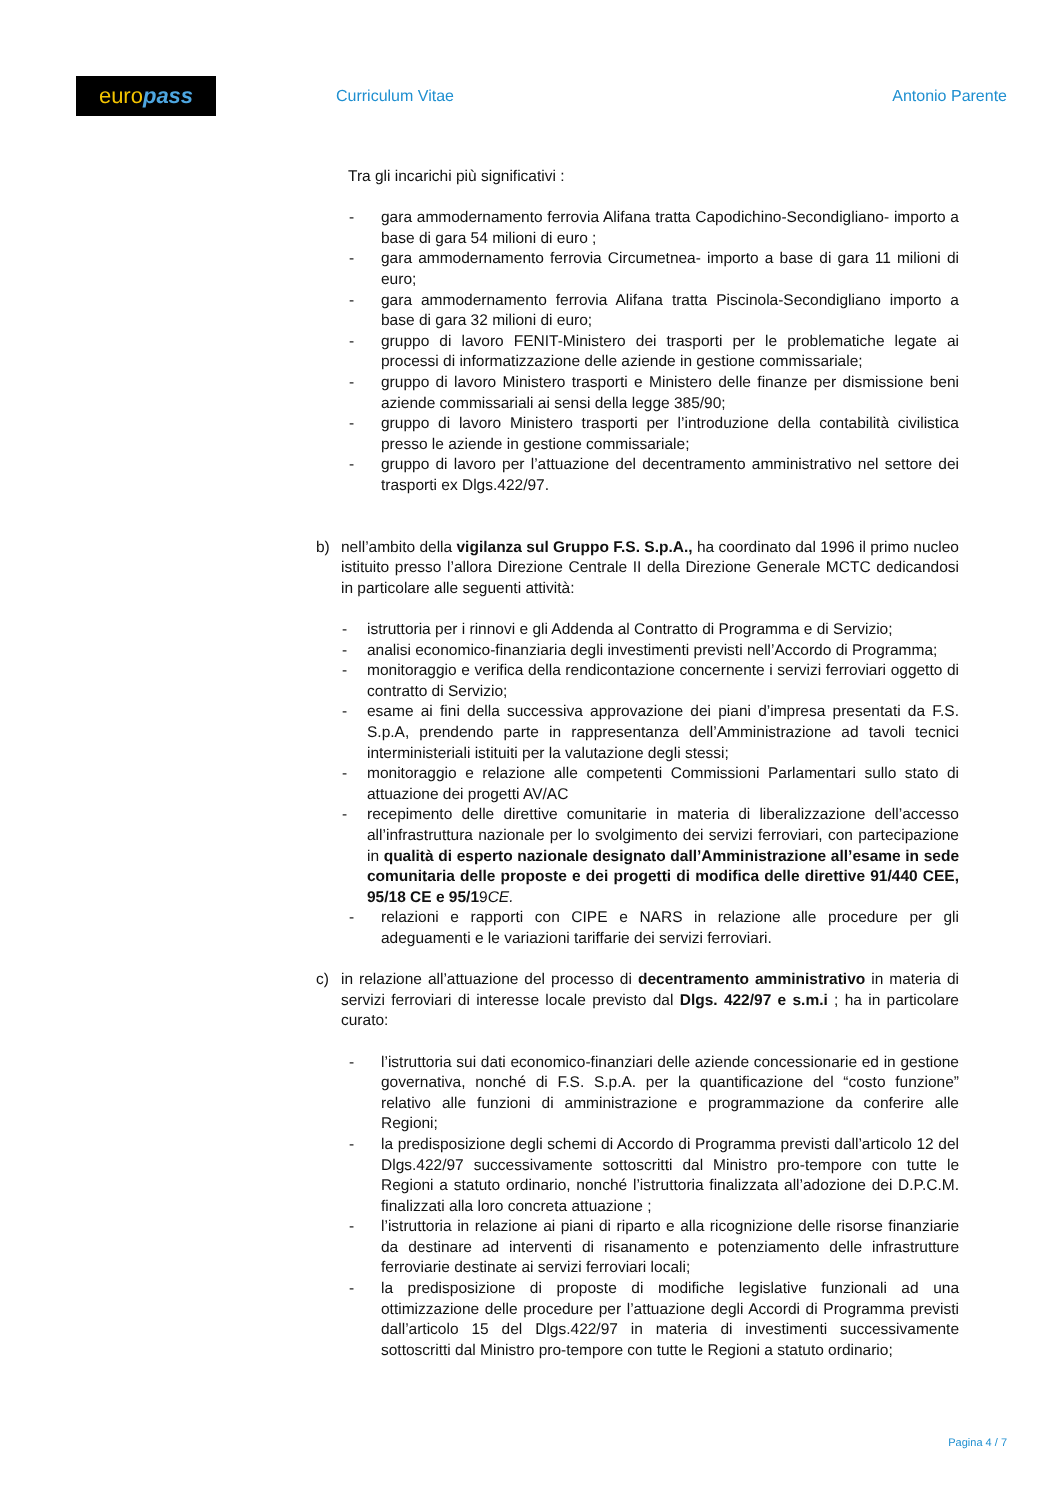euro pass
Curriculum Vitae Antonio Parente
Tra gli incarichi più significativi :
- gara ammodernamento ferrovia Alifana tratta Capodichino-Secondigliano- importo a base di gara 54 milioni di euro ;
- gara ammodernamento ferrovia Circumetnea- importo a base di gara 11 milioni di euro;
- gara ammodernamento ferrovia Alifana tratta Piscinola-Secondigliano importo a base di gara 32 milioni di euro;
- gruppo di lavoro FENIT-Ministero dei trasporti per le problematiche legate ai processi di informatizzazione delle aziende in gestione commissariale;
- gruppo di lavoro Ministero trasporti e Ministero delle finanze per dismissione beni aziende commissariali ai sensi della legge 385/90;
- gruppo di lavoro Ministero trasporti per l’introduzione della contabilità civilistica presso le aziende in gestione commissariale;
- gruppo di lavoro per l’attuazione del decentramento amministrativo nel settore dei trasporti ex Dlgs.422/97.
b) nell’ambito della vigilanza sul Gruppo F.S. S.p.A., ha coordinato dal 1996 il primo nucleo istituito presso l’allora Direzione Centrale II della Direzione Generale MCTC dedicandosi in particolare alle seguenti attività:
- istruttoria per i rinnovi e gli Addenda al Contratto di Programma e di Servizio;
- analisi economico-finanziaria degli investimenti previsti nell’Accordo di Programma;
- monitoraggio e verifica della rendicontazione concernente i servizi ferroviari oggetto di contratto di Servizio;
- esame ai fini della successiva approvazione dei piani d’impresa presentati da F.S. S.p.A, prendendo parte in rappresentanza dell’Amministrazione ad tavoli tecnici interministeriali istituiti per la valutazione degli stessi;
- monitoraggio e relazione alle competenti Commissioni Parlamentari sullo stato di attuazione dei progetti AV/AC
- recepimento delle direttive comunitarie in materia di liberalizzazione dell’accesso all’infrastruttura nazionale per lo svolgimento dei servizi ferroviari, con partecipazione in qualità di esperto nazionale designato dall’Amministrazione all’esame in sede comunitaria delle proposte e dei progetti di modifica delle direttive 91/440 CEE, 95/18 CE e 95/19CE.
- relazioni e rapporti con CIPE e NARS in relazione alle procedure per gli adeguamenti e le variazioni tariffarie dei servizi ferroviari.
c) in relazione all’attuazione del processo di decentramento amministrativo in materia di servizi ferroviari di interesse locale previsto dal Dlgs. 422/97 e s.m.i ; ha in particolare curato:
- l’istruttoria sui dati economico-finanziari delle aziende concessionarie ed in gestione governativa, nonché di F.S. S.p.A. per la quantificazione del “costo funzione” relativo alle funzioni di amministrazione e programmazione da conferire alle Regioni;
- la predisposizione degli schemi di Accordo di Programma previsti dall’articolo 12 del Dlgs.422/97 successivamente sottoscritti dal Ministro pro-tempore con tutte le Regioni a statuto ordinario, nonché l’istruttoria finalizzata all’adozione dei D.P.C.M. finalizzati alla loro concreta attuazione ;
- l’istruttoria in relazione ai piani di riparto e alla ricognizione delle risorse finanziarie da destinare ad interventi di risanamento e potenziamento delle infrastrutture ferroviarie destinate ai servizi ferroviari locali;
- la predisposizione di proposte di modifiche legislative funzionali ad una ottimizzazione delle procedure per l’attuazione degli Accordi di Programma previsti dall’articolo 15 del Dlgs.422/97 in materia di investimenti successivamente sottoscritti dal Ministro pro-tempore con tutte le Regioni a statuto ordinario;
Pagina 4 / 7